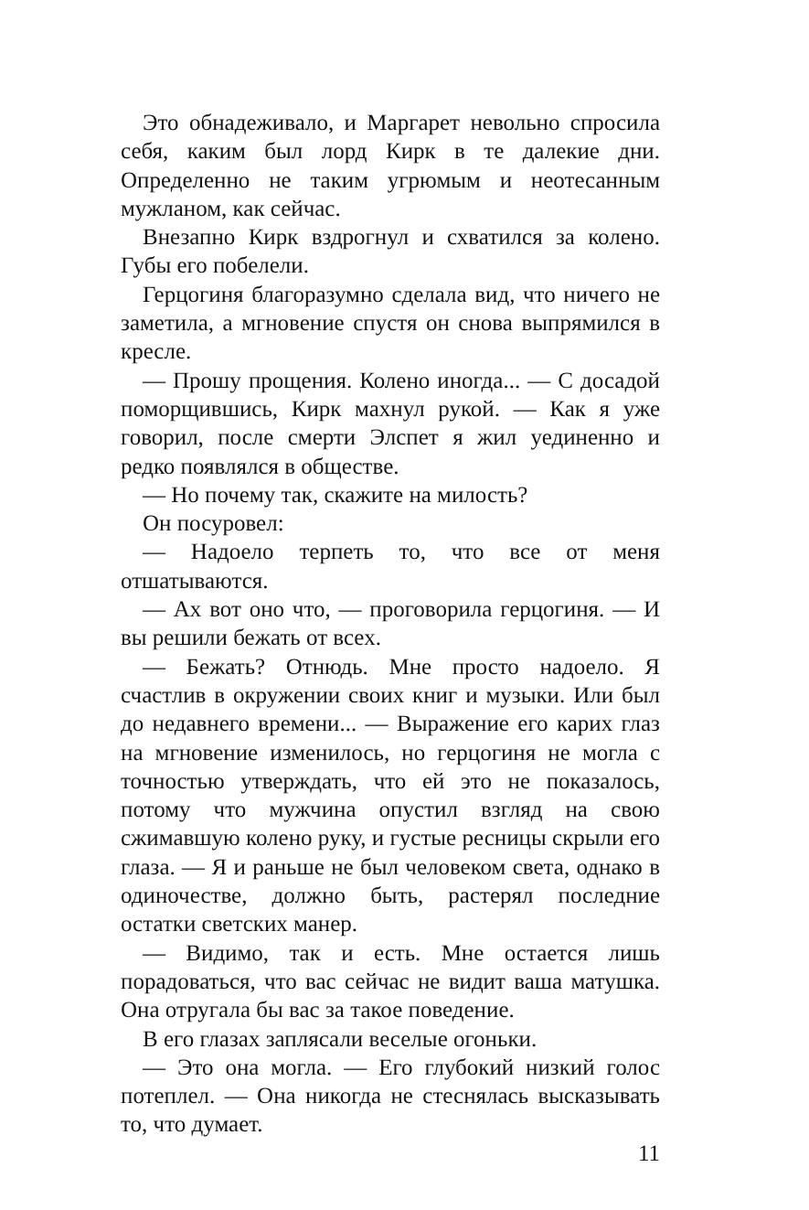Это обнадеживало, и Маргарет невольно спросила себя, каким был лорд Кирк в те далекие дни. Определенно не таким угрюмым и неотесанным мужланом, как сейчас.
Внезапно Кирк вздрогнул и схватился за колено. Губы его побелели.
Герцогиня благоразумно сделала вид, что ничего не заметила, а мгновение спустя он снова выпрямился в кресле.
— Прошу прощения. Колено иногда... — С досадой поморщившись, Кирк махнул рукой. — Как я уже говорил, после смерти Элспет я жил уединенно и редко появлялся в обществе.
— Но почему так, скажите на милость?
Он посуровел:
— Надоело терпеть то, что все от меня отшатываются.
— Ах вот оно что, — проговорила герцогиня. — И вы решили бежать от всех.
— Бежать? Отнюдь. Мне просто надоело. Я счастлив в окружении своих книг и музыки. Или был до недавнего времени... — Выражение его карих глаз на мгновение изменилось, но герцогиня не могла с точностью утверждать, что ей это не показалось, потому что мужчина опустил взгляд на свою сжимавшую колено руку, и густые ресницы скрыли его глаза. — Я и раньше не был человеком света, однако в одиночестве, должно быть, растерял последние остатки светских манер.
— Видимо, так и есть. Мне остается лишь порадоваться, что вас сейчас не видит ваша матушка. Она отругала бы вас за такое поведение.
В его глазах заплясали веселые огоньки.
— Это она могла. — Его глубокий низкий голос потеплел. — Она никогда не стеснялась высказывать то, что думает.
11